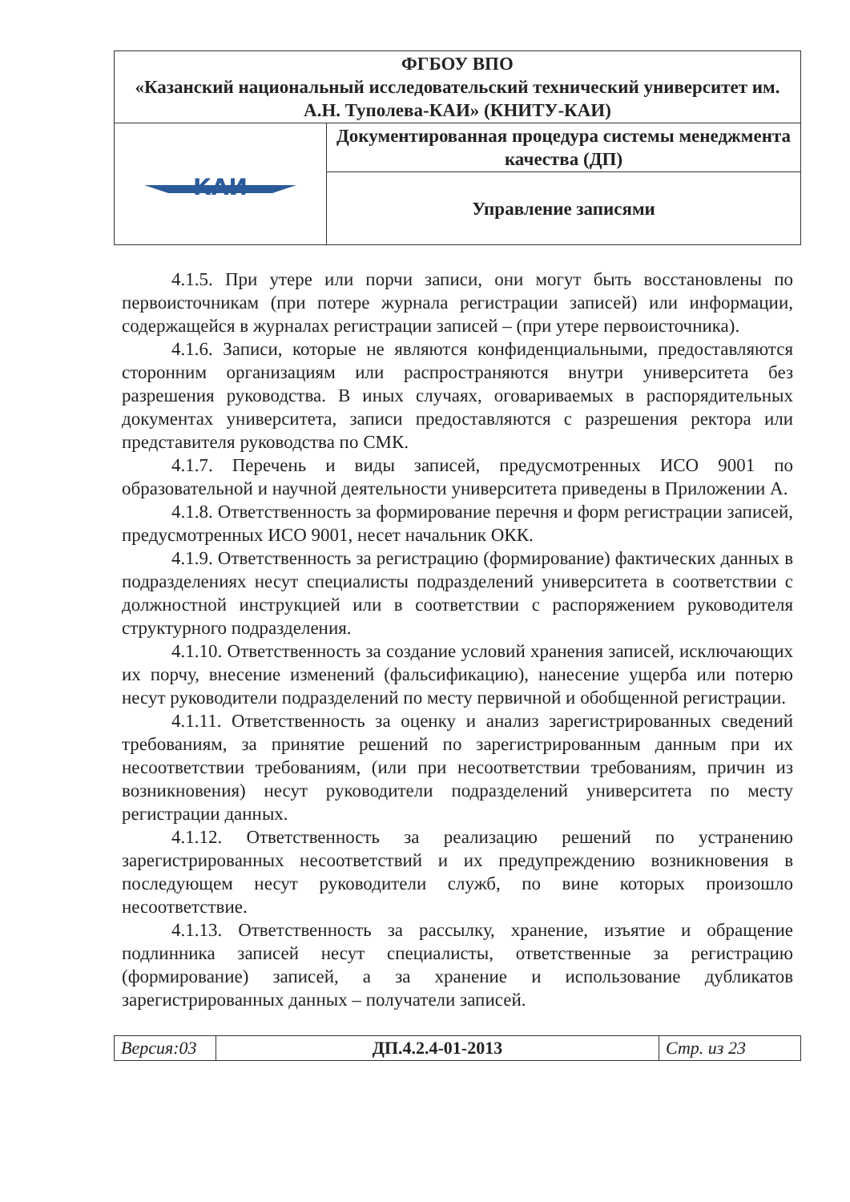| ФГБОУ ВПО «Казанский национальный исследовательский технический университет им. А.Н. Туполева-КАИ» (КНИТУ-КАИ) | |
| КАИ | Документированная процедура системы менеджмента качества (ДП) |
| | Управление записями |
4.1.5. При утере или порчи записи, они могут быть восстановлены по первоисточникам (при потере журнала регистрации записей) или информации, содержащейся в журналах регистрации записей – (при утере первоисточника).
4.1.6. Записи, которые не являются конфиденциальными, предоставляются сторонним организациям или распространяются внутри университета без разрешения руководства. В иных случаях, оговариваемых в распорядительных документах университета, записи предоставляются с разрешения ректора или представителя руководства по СМК.
4.1.7. Перечень и виды записей, предусмотренных ИСО 9001 по образовательной и научной деятельности университета приведены в Приложении А.
4.1.8. Ответственность за формирование перечня и форм регистрации записей, предусмотренных ИСО 9001, несет начальник ОКК.
4.1.9. Ответственность за регистрацию (формирование) фактических данных в подразделениях несут специалисты подразделений университета в соответствии с должностной инструкцией или в соответствии с распоряжением руководителя структурного подразделения.
4.1.10. Ответственность за создание условий хранения записей, исключающих их порчу, внесение изменений (фальсификацию), нанесение ущерба или потерю несут руководители подразделений по месту первичной и обобщенной регистрации.
4.1.11. Ответственность за оценку и анализ зарегистрированных сведений требованиям, за принятие решений по зарегистрированным данным при их несоответствии требованиям, (или при несоответствии требованиям, причин из возникновения) несут руководители подразделений университета по месту регистрации данных.
4.1.12. Ответственность за реализацию решений по устранению зарегистрированных несоответствий и их предупреждению возникновения в последующем несут руководители служб, по вине которых произошло несоответствие.
4.1.13. Ответственность за рассылку, хранение, изъятие и обращение подлинника записей несут специалисты, ответственные за регистрацию (формирование) записей, а за хранение и использование дубликатов зарегистрированных данных – получатели записей.
| Версия:03 | ДП.4.2.4-01-2013 | Стр. из 23 |